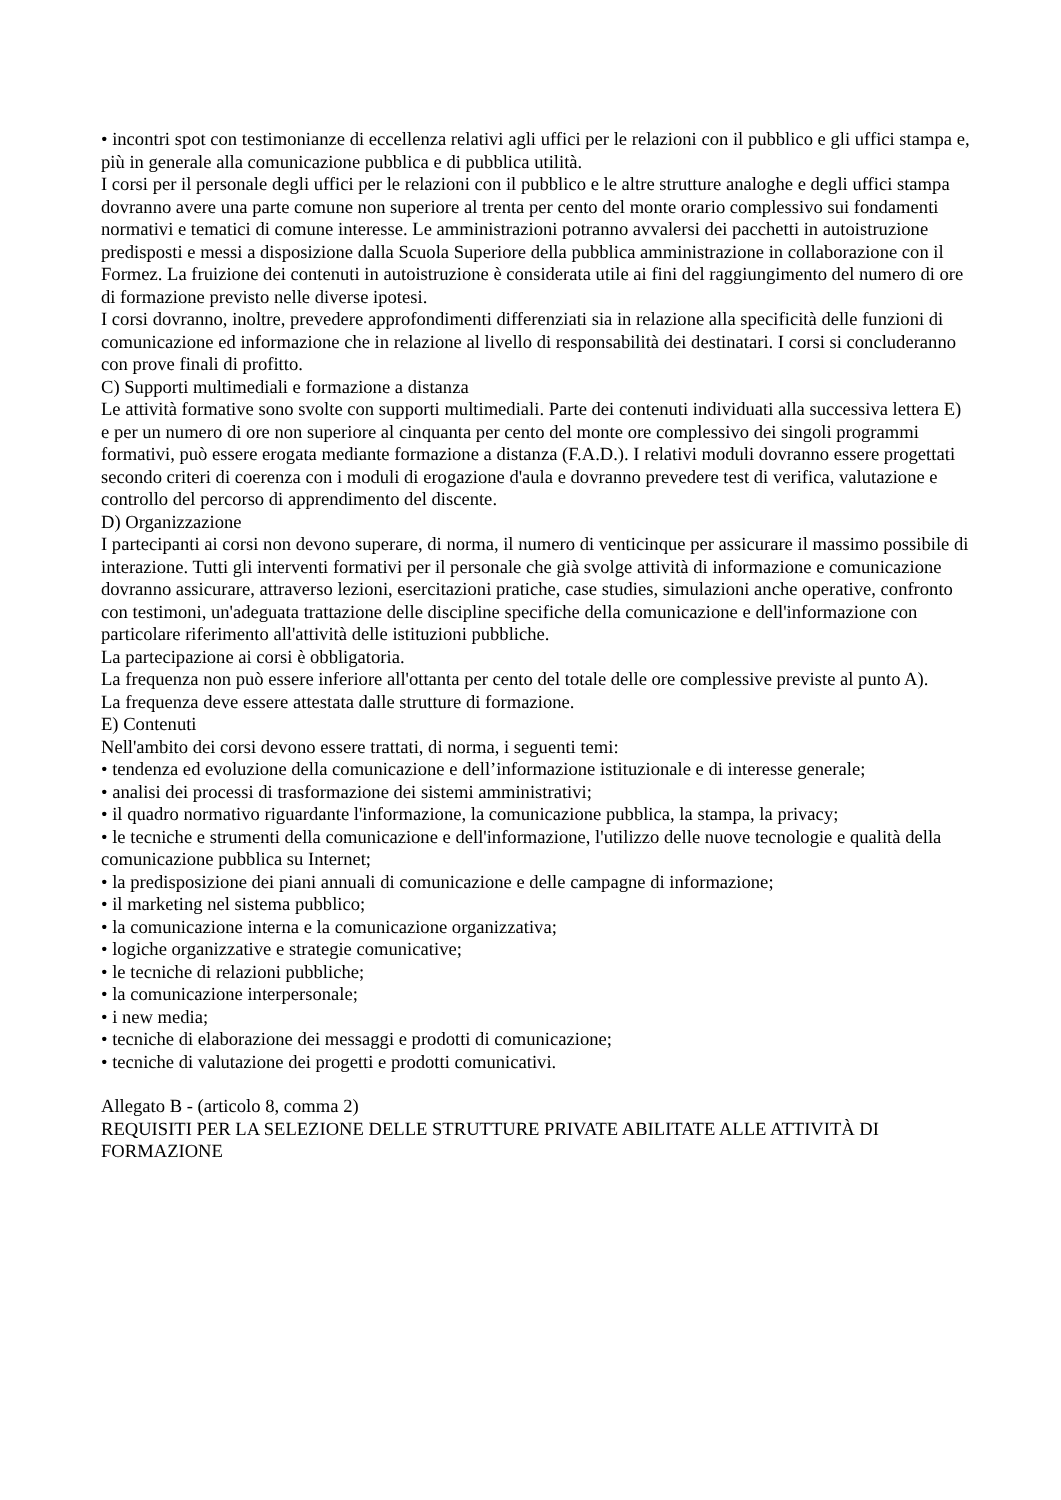• incontri spot con testimonianze di eccellenza relativi agli uffici per le relazioni con il pubblico e gli uffici stampa e, più in generale alla comunicazione pubblica e di pubblica utilità.
I corsi per il personale degli uffici per le relazioni con il pubblico e le altre strutture analoghe e degli uffici stampa dovranno avere una parte comune non superiore al trenta per cento del monte orario complessivo sui fondamenti normativi e tematici di comune interesse. Le amministrazioni potranno avvalersi dei pacchetti in autoistruzione predisposti e messi a disposizione dalla Scuola Superiore della pubblica amministrazione in collaborazione con il Formez. La fruizione dei contenuti in autoistruzione è considerata utile ai fini del raggiungimento del numero di ore di formazione previsto nelle diverse ipotesi.
I corsi dovranno, inoltre, prevedere approfondimenti differenziati sia in relazione alla specificità delle funzioni di comunicazione ed informazione che in relazione al livello di responsabilità dei destinatari. I corsi si concluderanno con prove finali di profitto.
C) Supporti multimediali e formazione a distanza
Le attività formative sono svolte con supporti multimediali. Parte dei contenuti individuati alla successiva lettera E) e per un numero di ore non superiore al cinquanta per cento del monte ore complessivo dei singoli programmi formativi, può essere erogata mediante formazione a distanza (F.A.D.). I relativi moduli dovranno essere progettati secondo criteri di coerenza con i moduli di erogazione d'aula e dovranno prevedere test di verifica, valutazione e controllo del percorso di apprendimento del discente.
D) Organizzazione
I partecipanti ai corsi non devono superare, di norma, il numero di venticinque per assicurare il massimo possibile di interazione. Tutti gli interventi formativi per il personale che già svolge attività di informazione e comunicazione dovranno assicurare, attraverso lezioni, esercitazioni pratiche, case studies, simulazioni anche operative, confronto con testimoni, un'adeguata trattazione delle discipline specifiche della comunicazione e dell'informazione con particolare riferimento all'attività delle istituzioni pubbliche.
La partecipazione ai corsi è obbligatoria.
La frequenza non può essere inferiore all'ottanta per cento del totale delle ore complessive previste al punto A).
La frequenza deve essere attestata dalle strutture di formazione.
E) Contenuti
Nell'ambito dei corsi devono essere trattati, di norma, i seguenti temi:
• tendenza ed evoluzione della comunicazione e dell’informazione istituzionale e di interesse generale;
• analisi dei processi di trasformazione dei sistemi amministrativi;
• il quadro normativo riguardante l'informazione, la comunicazione pubblica, la stampa, la privacy;
• le tecniche e strumenti della comunicazione e dell'informazione, l'utilizzo delle nuove tecnologie e qualità della comunicazione pubblica su Internet;
• la predisposizione dei piani annuali di comunicazione e delle campagne di informazione;
• il marketing nel sistema pubblico;
• la comunicazione interna e la comunicazione organizzativa;
• logiche organizzative e strategie comunicative;
• le tecniche di relazioni pubbliche;
• la comunicazione interpersonale;
• i new media;
• tecniche di elaborazione dei messaggi e prodotti di comunicazione;
• tecniche di valutazione dei progetti e prodotti comunicativi.
Allegato B - (articolo 8, comma 2)
REQUISITI PER LA SELEZIONE DELLE STRUTTURE PRIVATE ABILITATE ALLE ATTIVITÀ DI FORMAZIONE